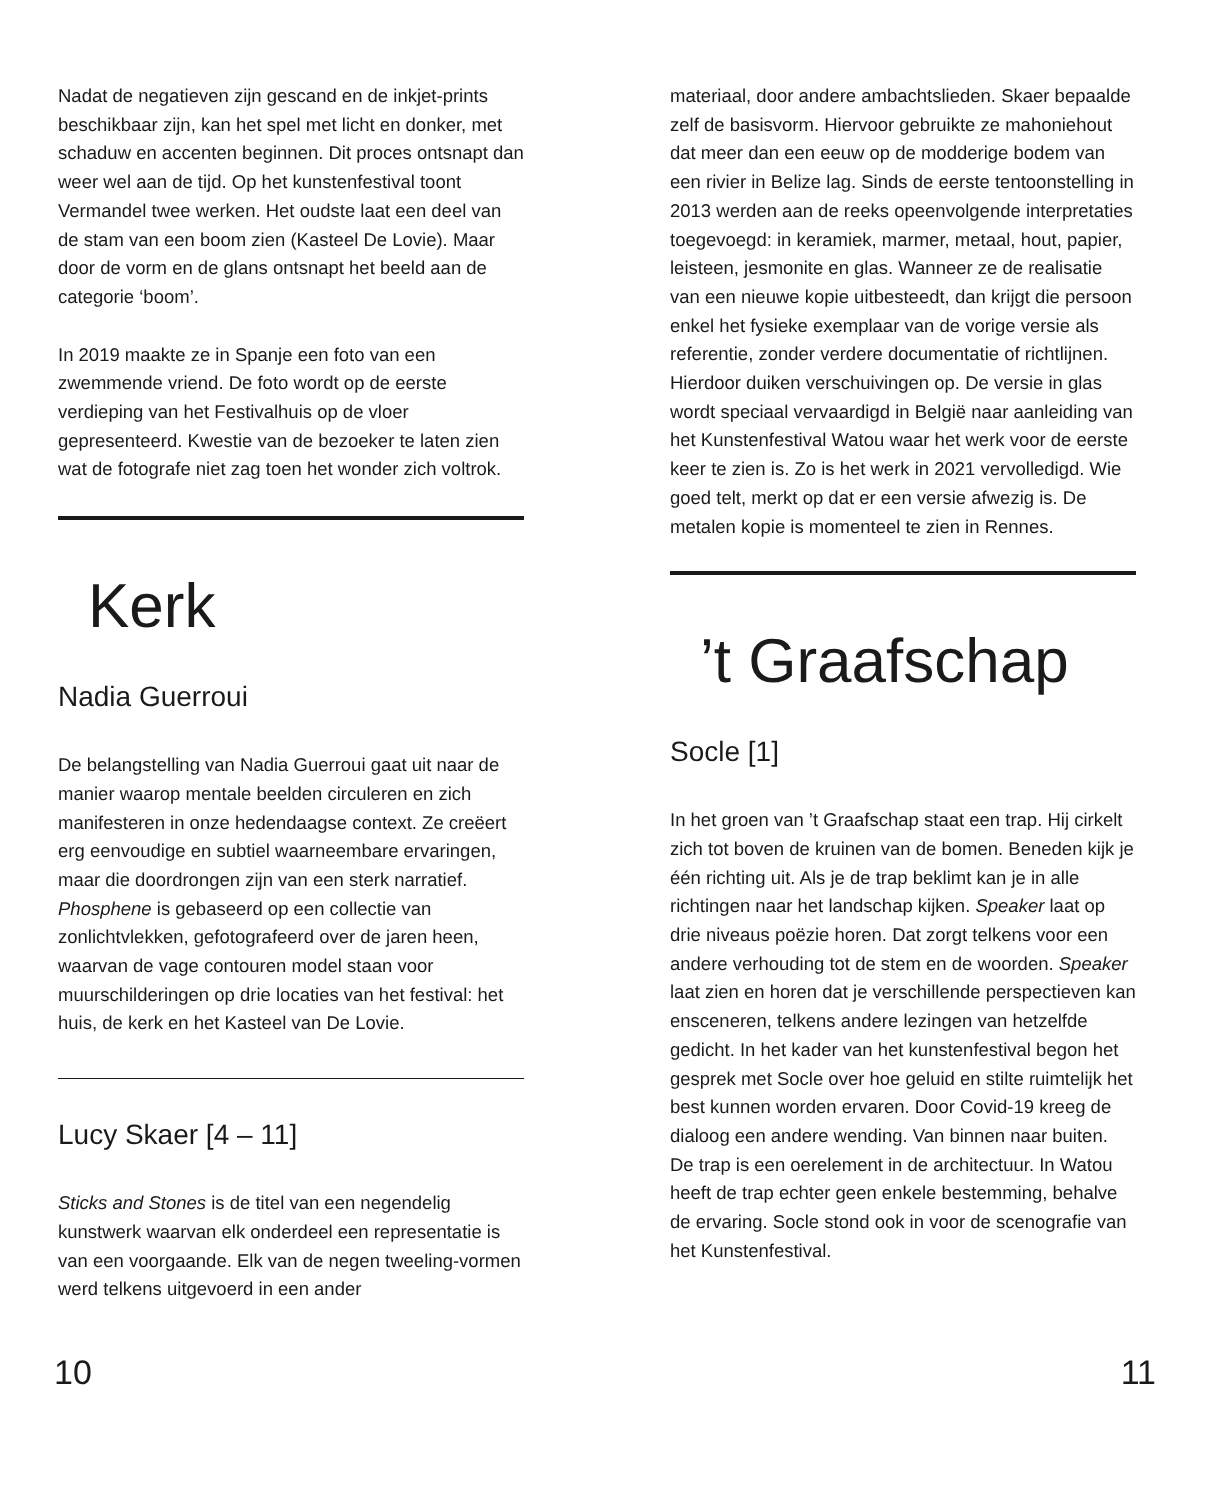Nadat de negatieven zijn gescand en de inkjet-prints beschikbaar zijn, kan het spel met licht en donker, met schaduw en accenten beginnen. Dit proces ontsnapt dan weer wel aan de tijd. Op het kunstenfestival toont Vermandel twee werken. Het oudste laat een deel van de stam van een boom zien (Kasteel De Lovie). Maar door de vorm en de glans ontsnapt het beeld aan de categorie ‘boom’.
In 2019 maakte ze in Spanje een foto van een zwemmende vriend. De foto wordt op de eerste verdieping van het Festivalhuis op de vloer gepresenteerd. Kwestie van de bezoeker te laten zien wat de fotografe niet zag toen het wonder zich voltrok.
Kerk
Nadia Guerroui
De belangstelling van Nadia Guerroui gaat uit naar de manier waarop mentale beelden circuleren en zich manifesteren in onze hedendaagse context. Ze creëert erg eenvoudige en subtiel waarneembare ervaringen, maar die doordrongen zijn van een sterk narratief. Phosphene is gebaseerd op een collectie van zonlichtvlekken, gefotografeerd over de jaren heen, waarvan de vage contouren model staan voor muurschilderingen op drie locaties van het festival: het huis, de kerk en het Kasteel van De Lovie.
Lucy Skaer [4 – 11]
Sticks and Stones is de titel van een negendelig kunstwerk waarvan elk onderdeel een representatie is van een voorgaande. Elk van de negen tweeling-vormen werd telkens uitgevoerd in een ander
10
materiaal, door andere ambachtslieden. Skaer bepaalde zelf de basisvorm. Hiervoor gebruikte ze mahoniehout dat meer dan een eeuw op de modderige bodem van een rivier in Belize lag. Sinds de eerste tentoonstelling in 2013 werden aan de reeks opeenvolgende interpretaties toegevoegd: in keramiek, marmer, metaal, hout, papier, leisteen, jesmonite en glas. Wanneer ze de realisatie van een nieuwe kopie uitbesteedt, dan krijgt die persoon enkel het fysieke exemplaar van de vorige versie als referentie, zonder verdere documentatie of richtlijnen. Hierdoor duiken verschuivingen op. De versie in glas wordt speciaal vervaardigd in België naar aanleiding van het Kunstenfestival Watou waar het werk voor de eerste keer te zien is. Zo is het werk in 2021 vervolledigd. Wie goed telt, merkt op dat er een versie afwezig is. De metalen kopie is momenteel te zien in Rennes.
’t Graafschap
Socle [1]
In het groen van ’t Graafschap staat een trap. Hij cirkelt zich tot boven de kruinen van de bomen. Beneden kijk je één richting uit. Als je de trap beklimt kan je in alle richtingen naar het landschap kijken. Speaker laat op drie niveaus poëzie horen. Dat zorgt telkens voor een andere verhouding tot de stem en de woorden. Speaker laat zien en horen dat je verschillende perspectieven kan ensceneren, telkens andere lezingen van hetzelfde gedicht. In het kader van het kunstenfestival begon het gesprek met Socle over hoe geluid en stilte ruimtelijk het best kunnen worden ervaren. Door Covid-19 kreeg de dialoog een andere wending. Van binnen naar buiten. De trap is een oerelement in de architectuur. In Watou heeft de trap echter geen enkele bestemming, behalve de ervaring. Socle stond ook in voor de scenografie van het Kunstenfestival.
11